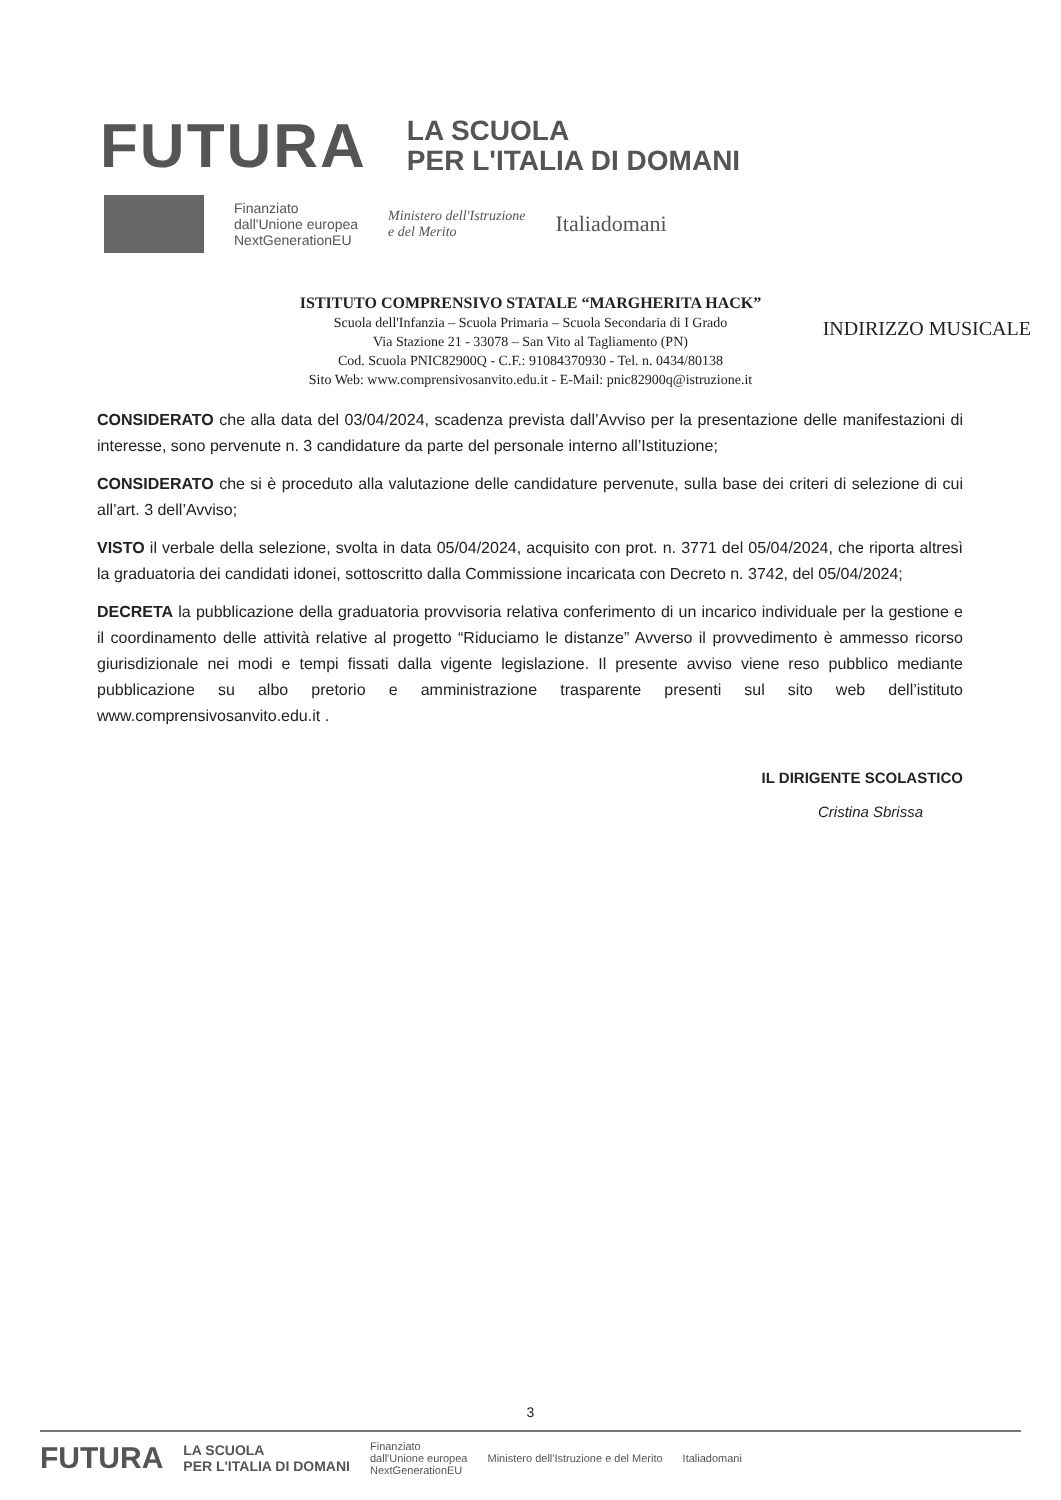FUTURA
LA SCUOLA
PER L'ITALIA DI DOMANI
Finanziato
dall'Unione europea
NextGenerationEU
Ministero dell'Istruzione
e del Merito
Italiadomani
ISTITUTO COMPRENSIVO STATALE “MARGHERITA HACK”
Scuola dell'Infanzia – Scuola Primaria – Scuola Secondaria di I Grado
Via Stazione 21 - 33078 – San Vito al Tagliamento (PN)
Cod. Scuola PNIC82900Q - C.F.: 91084370930 - Tel. n. 0434/80138
Sito Web: www.comprensivosanvito.edu.it - E-Mail: pnic82900q@istruzione.it
INDIRIZZO MUSICALE
CONSIDERATO che alla data del 03/04/2024, scadenza prevista dall’Avviso per la presentazione delle manifestazioni di interesse, sono pervenute n. 3 candidature da parte del personale interno all’Istituzione;
CONSIDERATO che si è proceduto alla valutazione delle candidature pervenute, sulla base dei criteri di selezione di cui all’art. 3 dell’Avviso;
VISTO il verbale della selezione, svolta in data 05/04/2024, acquisito con prot. n. 3771 del 05/04/2024, che riporta altresì la graduatoria dei candidati idonei, sottoscritto dalla Commissione incaricata con Decreto n. 3742, del 05/04/2024;
DECRETA la pubblicazione della graduatoria provvisoria relativa conferimento di un incarico individuale per la gestione e il coordinamento delle attività relative al progetto “Riduciamo le distanze” Avverso il provvedimento è ammesso ricorso giurisdizionale nei modi e tempi fissati dalla vigente legislazione. Il presente avviso viene reso pubblico mediante pubblicazione su albo pretorio e amministrazione trasparente presenti sul sito web dell’istituto www.comprensivosanvito.edu.it .
IL DIRIGENTE SCOLASTICO
Cristina Sbrissa
3
FUTURA LA SCUOLA
PER L'ITALIA DI DOMANI Finanziato
dall'Unione europea
NextGenerationEU Ministero dell'Istruzione e del Merito Italiadomani